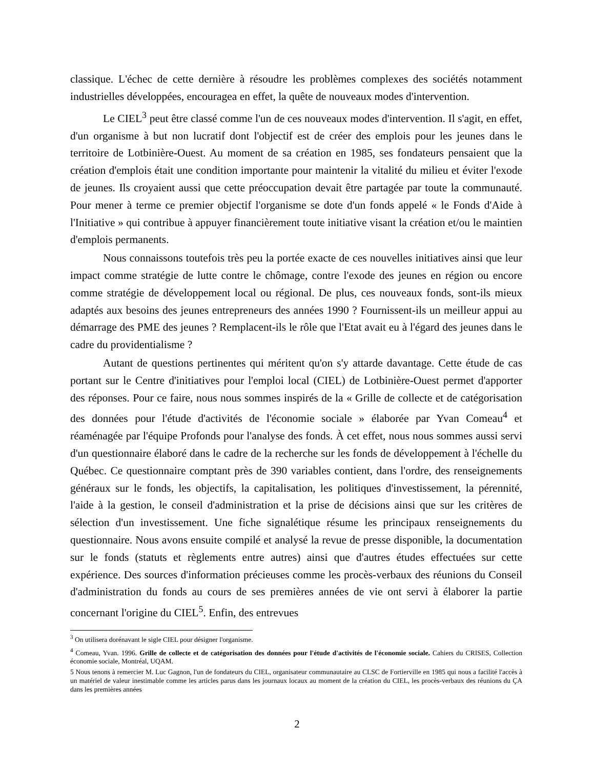classique. L'échec de cette dernière à résoudre les problèmes complexes des sociétés notamment industrielles développées, encouragea en effet, la quête de nouveaux modes d'intervention.
Le CIEL<sup>3</sup> peut être classé comme l'un de ces nouveaux modes d'intervention. Il s'agit, en effet, d'un organisme à but non lucratif dont l'objectif est de créer des emplois pour les jeunes dans le territoire de Lotbinière-Ouest. Au moment de sa création en 1985, ses fondateurs pensaient que la création d'emplois était une condition importante pour maintenir la vitalité du milieu et éviter l'exode de jeunes. Ils croyaient aussi que cette préoccupation devait être partagée par toute la communauté. Pour mener à terme ce premier objectif l'organisme se dote d'un fonds appelé « le Fonds d'Aide à l'Initiative » qui contribue à appuyer financièrement toute initiative visant la création et/ou le maintien d'emplois permanents.
Nous connaissons toutefois très peu la portée exacte de ces nouvelles initiatives ainsi que leur impact comme stratégie de lutte contre le chômage, contre l'exode des jeunes en région ou encore comme stratégie de développement local ou régional. De plus, ces nouveaux fonds, sont-ils mieux adaptés aux besoins des jeunes entrepreneurs des années 1990 ? Fournissent-ils un meilleur appui au démarrage des PME des jeunes ? Remplacent-ils le rôle que l'Etat avait eu à l'égard des jeunes dans le cadre du providentialisme ?
Autant de questions pertinentes qui méritent qu'on s'y attarde davantage. Cette étude de cas portant sur le Centre d'initiatives pour l'emploi local (CIEL) de Lotbinière-Ouest permet d'apporter des réponses. Pour ce faire, nous nous sommes inspirés de la « Grille de collecte et de catégorisation des données pour l'étude d'activités de l'économie sociale » élaborée par Yvan Comeau<sup>4</sup> et réaménagée par l'équipe Profonds pour l'analyse des fonds. À cet effet, nous nous sommes aussi servi d'un questionnaire élaboré dans le cadre de la recherche sur les fonds de développement à l'échelle du Québec. Ce questionnaire comptant près de 390 variables contient, dans l'ordre, des renseignements généraux sur le fonds, les objectifs, la capitalisation, les politiques d'investissement, la pérennité, l'aide à la gestion, le conseil d'administration et la prise de décisions ainsi que sur les critères de sélection d'un investissement. Une fiche signalétique résume les principaux renseignements du questionnaire. Nous avons ensuite compilé et analysé la revue de presse disponible, la documentation sur le fonds (statuts et règlements entre autres) ainsi que d'autres études effectuées sur cette expérience. Des sources d'information précieuses comme les procès-verbaux des réunions du Conseil d'administration du fonds au cours de ses premières années de vie ont servi à élaborer la partie concernant l'origine du CIEL<sup>5</sup>. Enfin, des entrevues
<sup>3</sup> On utilisera dorénavant le sigle CIEL pour désigner l'organisme.
<sup>4</sup> Comeau, Yvan. 1996. Grille de collecte et de catégorisation des données pour l'étude d'activités de l'économie sociale. Cahiers du CRISES, Collection économie sociale, Montréal, UQAM.
5 Nous tenons à remercier M. Luc Gagnon, l'un de fondateurs du CIEL, organisateur communautaire au CLSC de Fortierville en 1985 qui nous a facilité l'accès à un matériel de valeur inestimable comme les articles parus dans les journaux locaux au moment de la création du CIEL, les procès-verbaux des réunions du ÇA dans les premières années
2